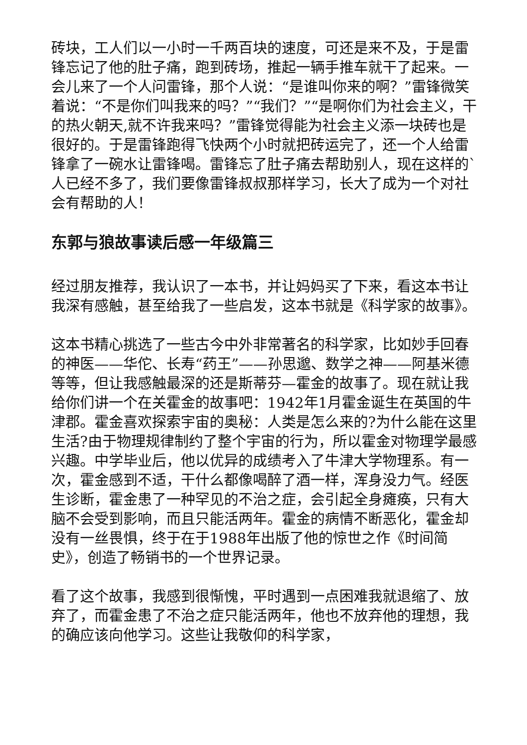砖块，工人们以一小时一千两百块的速度，可还是来不及，于是雷锋忘记了他的肚子痛，跑到砖场，推起一辆手推车就干了起来。一会儿来了一个人问雷锋，那个人说：“是谁叫你来的啊？”雷锋微笑着说：“不是你们叫我来的吗？”“我们？”“是啊你们为社会主义，干的热火朝天,就不许我来吗？”雷锋觉得能为社会主义添一块砖也是很好的。于是雷锋跑得飞快两个小时就把砖运完了，还一个人给雷锋拿了一碗水让雷锋喝。雷锋忘了肚子痛去帮助别人，现在这样的`人已经不多了，我们要像雷锋叔叔那样学习，长大了成为一个对社会有帮助的人！
东郭与狼故事读后感一年级篇三
经过朋友推荐，我认识了一本书，并让妈妈买了下来，看这本书让我深有感触，甚至给我了一些启发，这本书就是《科学家的故事》。
这本书精心挑选了一些古今中外非常著名的科学家，比如妙手回春的神医——华佗、长寿“药王”——孙思邈、数学之神——阿基米德等等，但让我感触最深的还是斯蒂芬—霍金的故事了。现在就让我给你们讲一个在关霍金的故事吧：1942年1月霍金诞生在英国的牛津郡。霍金喜欢探索宇宙的奥秘：人类是怎么来的?为什么能在这里生活?由于物理规律制约了整个宇宙的行为，所以霍金对物理学最感兴趣。中学毕业后，他以优异的成绩考入了牛津大学物理系。有一次，霍金感到不适，干什么都像喝醉了酒一样，浑身没力气。经医生诊断，霍金患了一种罕见的不治之症，会引起全身瘫痪，只有大脑不会受到影响，而且只能活两年。霍金的病情不断恶化，霍金却没有一丝畏惧，终于在于1988年出版了他的惊世之作《时间简史》，创造了畅销书的一个世界记录。
看了这个故事，我感到很惭愧，平时遇到一点困难我就退缩了、放弃了，而霍金患了不治之症只能活两年，他也不放弃他的理想，我的确应该向他学习。这些让我敬仰的科学家，